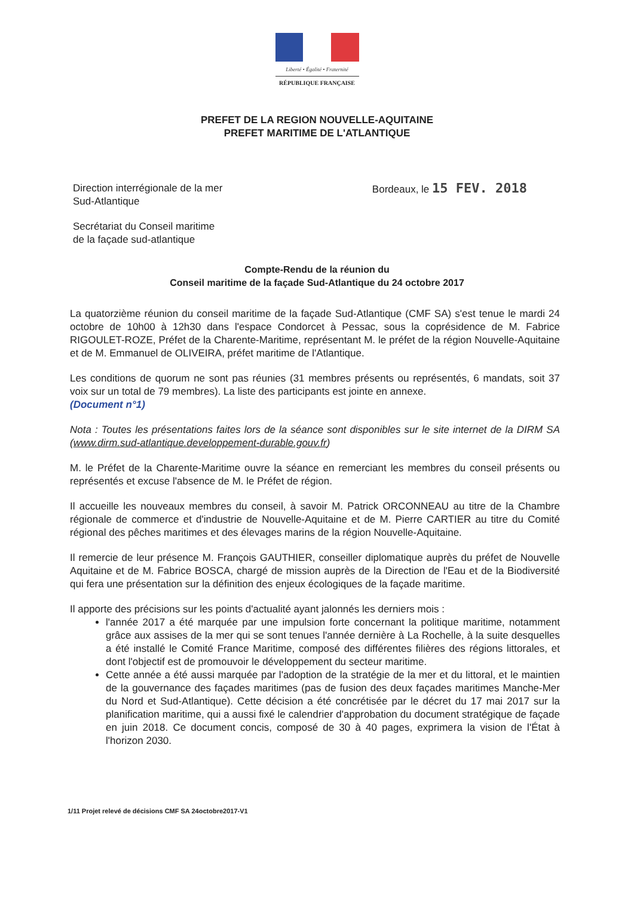Liberté • Égalité • Fraternité
RÉPUBLIQUE FRANÇAISE
PREFET DE LA REGION NOUVELLE-AQUITAINE
PREFET MARITIME DE L'ATLANTIQUE
Direction interrégionale de la mer
Sud-Atlantique
Bordeaux, le 15 FEV. 2018
Secrétariat du Conseil maritime
de la façade sud-atlantique
Compte-Rendu de la réunion du
Conseil maritime de la façade Sud-Atlantique du 24 octobre 2017
La quatorzième réunion du conseil maritime de la façade Sud-Atlantique (CMF SA) s'est tenue le mardi 24 octobre de 10h00 à 12h30 dans l'espace Condorcet à Pessac, sous la coprésidence de M. Fabrice RIGOULET-ROZE, Préfet de la Charente-Maritime, représentant M. le préfet de la région Nouvelle-Aquitaine et de M. Emmanuel de OLIVEIRA, préfet maritime de l'Atlantique.
Les conditions de quorum ne sont pas réunies (31 membres présents ou représentés, 6 mandats, soit 37 voix sur un total de 79 membres). La liste des participants est jointe en annexe.
(Document n°1)
Nota : Toutes les présentations faites lors de la séance sont disponibles sur le site internet de la DIRM SA (www.dirm.sud-atlantique.developpement-durable.gouv.fr)
M. le Préfet de la Charente-Maritime ouvre la séance en remerciant les membres du conseil présents ou représentés et excuse l'absence de M. le Préfet de région.
Il accueille les nouveaux membres du conseil, à savoir M. Patrick ORCONNEAU au titre de la Chambre régionale de commerce et d'industrie de Nouvelle-Aquitaine et de M. Pierre CARTIER au titre du Comité régional des pêches maritimes et des élevages marins de la région Nouvelle-Aquitaine.
Il remercie de leur présence M. François GAUTHIER, conseiller diplomatique auprès du préfet de Nouvelle Aquitaine et de M. Fabrice BOSCA, chargé de mission auprès de la Direction de l'Eau et de la Biodiversité qui fera une présentation sur la définition des enjeux écologiques de la façade maritime.
Il apporte des précisions sur les points d'actualité ayant jalonnés les derniers mois :
l'année 2017 a été marquée par une impulsion forte concernant la politique maritime, notamment grâce aux assises de la mer qui se sont tenues l'année dernière à La Rochelle, à la suite desquelles a été installé le Comité France Maritime, composé des différentes filières des régions littorales, et dont l'objectif est de promouvoir le développement du secteur maritime.
Cette année a été aussi marquée par l'adoption de la stratégie de la mer et du littoral, et le maintien de la gouvernance des façades maritimes (pas de fusion des deux façades maritimes Manche-Mer du Nord et Sud-Atlantique). Cette décision a été concrétisée par le décret du 17 mai 2017 sur la planification maritime, qui a aussi fixé le calendrier d'approbation du document stratégique de façade en juin 2018. Ce document concis, composé de 30 à 40 pages, exprimera la vision de l'État à l'horizon 2030.
1/11 Projet relevé de décisions CMF SA 24octobre2017-V1